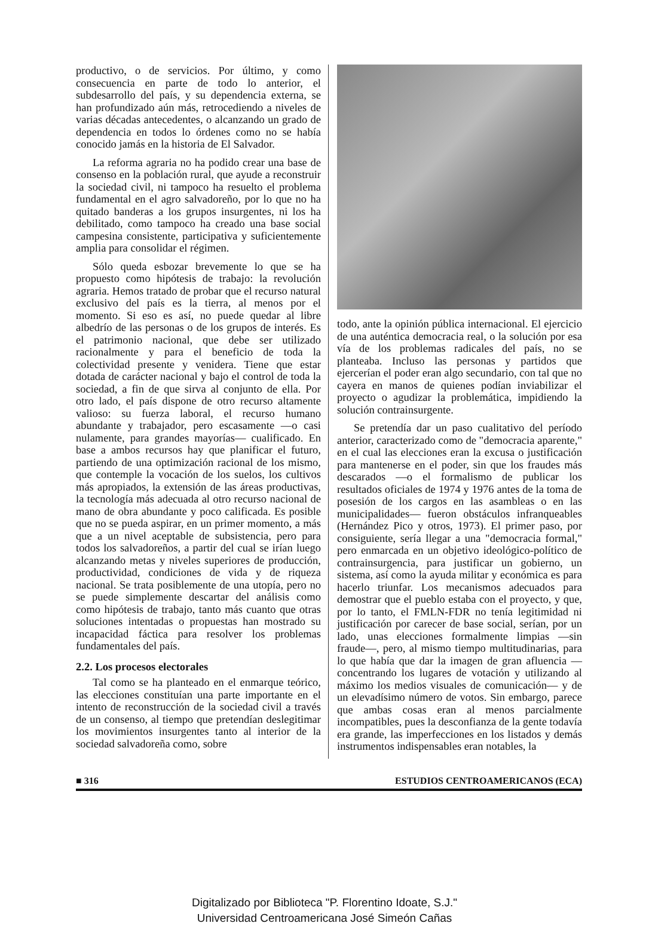productivo, o de servicios. Por último, y como consecuencia en parte de todo lo anterior, el subdesarrollo del país, y su dependencia externa, se han profundizado aún más, retrocediendo a niveles de varias décadas antecedentes, o alcanzando un grado de dependencia en todos lo órdenes como no se había conocido jamás en la historia de El Salvador.
La reforma agraria no ha podido crear una base de consenso en la población rural, que ayude a reconstruir la sociedad civil, ni tampoco ha resuelto el problema fundamental en el agro salvadoreño, por lo que no ha quitado banderas a los grupos insurgentes, ni los ha debilitado, como tampoco ha creado una base social campesina consistente, participativa y suficientemente amplia para consolidar el régimen.
Sólo queda esbozar brevemente lo que se ha propuesto como hipótesis de trabajo: la revolución agraria. Hemos tratado de probar que el recurso natural exclusivo del país es la tierra, al menos por el momento. Si eso es así, no puede quedar al libre albedrío de las personas o de los grupos de interés. Es el patrimonio nacional, que debe ser utilizado racionalmente y para el beneficio de toda la colectividad presente y venidera. Tiene que estar dotada de carácter nacional y bajo el control de toda la sociedad, a fin de que sirva al conjunto de ella. Por otro lado, el país dispone de otro recurso altamente valioso: su fuerza laboral, el recurso humano abundante y trabajador, pero escasamente —o casi nulamente, para grandes mayorías— cualificado. En base a ambos recursos hay que planificar el futuro, partiendo de una optimización racional de los mismo, que contemple la vocación de los suelos, los cultivos más apropiados, la extensión de las áreas productivas, la tecnología más adecuada al otro recurso nacional de mano de obra abundante y poco calificada. Es posible que no se pueda aspirar, en un primer momento, a más que a un nivel aceptable de subsistencia, pero para todos los salvadoreños, a partir del cual se irían luego alcanzando metas y niveles superiores de producción, productividad, condiciones de vida y de riqueza nacional. Se trata posiblemente de una utopía, pero no se puede simplemente descartar del análisis como como hipótesis de trabajo, tanto más cuanto que otras soluciones intentadas o propuestas han mostrado su incapacidad fáctica para resolver los problemas fundamentales del país.
2.2. Los procesos electorales
Tal como se ha planteado en el enmarque teórico, las elecciones constituían una parte importante en el intento de reconstrucción de la sociedad civil a través de un consenso, al tiempo que pretendían deslegitimar los movimientos insurgentes tanto al interior de la sociedad salvadoreña como, sobre
todo, ante la opinión pública internacional. El ejercicio de una auténtica democracia real, o la solución por esa vía de los problemas radicales del país, no se planteaba. Incluso las personas y partidos que ejercerían el poder eran algo secundario, con tal que no cayera en manos de quienes podían inviabilizar el proyecto o agudizar la problemática, impidiendo la solución contrainsurgente.
Se pretendía dar un paso cualitativo del período anterior, caracterizado como de "democracia aparente," en el cual las elecciones eran la excusa o justificación para mantenerse en el poder, sin que los fraudes más descarados —o el formalismo de publicar los resultados oficiales de 1974 y 1976 antes de la toma de posesión de los cargos en las asambleas o en las municipalidades— fueron obstáculos infranqueables (Hernández Pico y otros, 1973). El primer paso, por consiguiente, sería llegar a una "democracia formal," pero enmarcada en un objetivo ideológico-político de contrainsurgencia, para justificar un gobierno, un sistema, así como la ayuda militar y económica es para hacerlo triunfar. Los mecanismos adecuados para demostrar que el pueblo estaba con el proyecto, y que, por lo tanto, el FMLN-FDR no tenía legitimidad ni justificación por carecer de base social, serían, por un lado, unas elecciones formalmente limpias —sin fraude—, pero, al mismo tiempo multitudinarias, para lo que había que dar la imagen de gran afluencia —concentrando los lugares de votación y utilizando al máximo los medios visuales de comunicación— y de un elevadísimo número de votos. Sin embargo, parece que ambas cosas eran al menos parcialmente incompatibles, pues la desconfianza de la gente todavía era grande, las imperfecciones en los listados y demás instrumentos indispensables eran notables, la
■ 316 ESTUDIOS CENTROAMERICANOS (ECA)
Digitalizado por Biblioteca "P. Florentino Idoate, S.J."
Universidad Centroamericana José Simeón Cañas